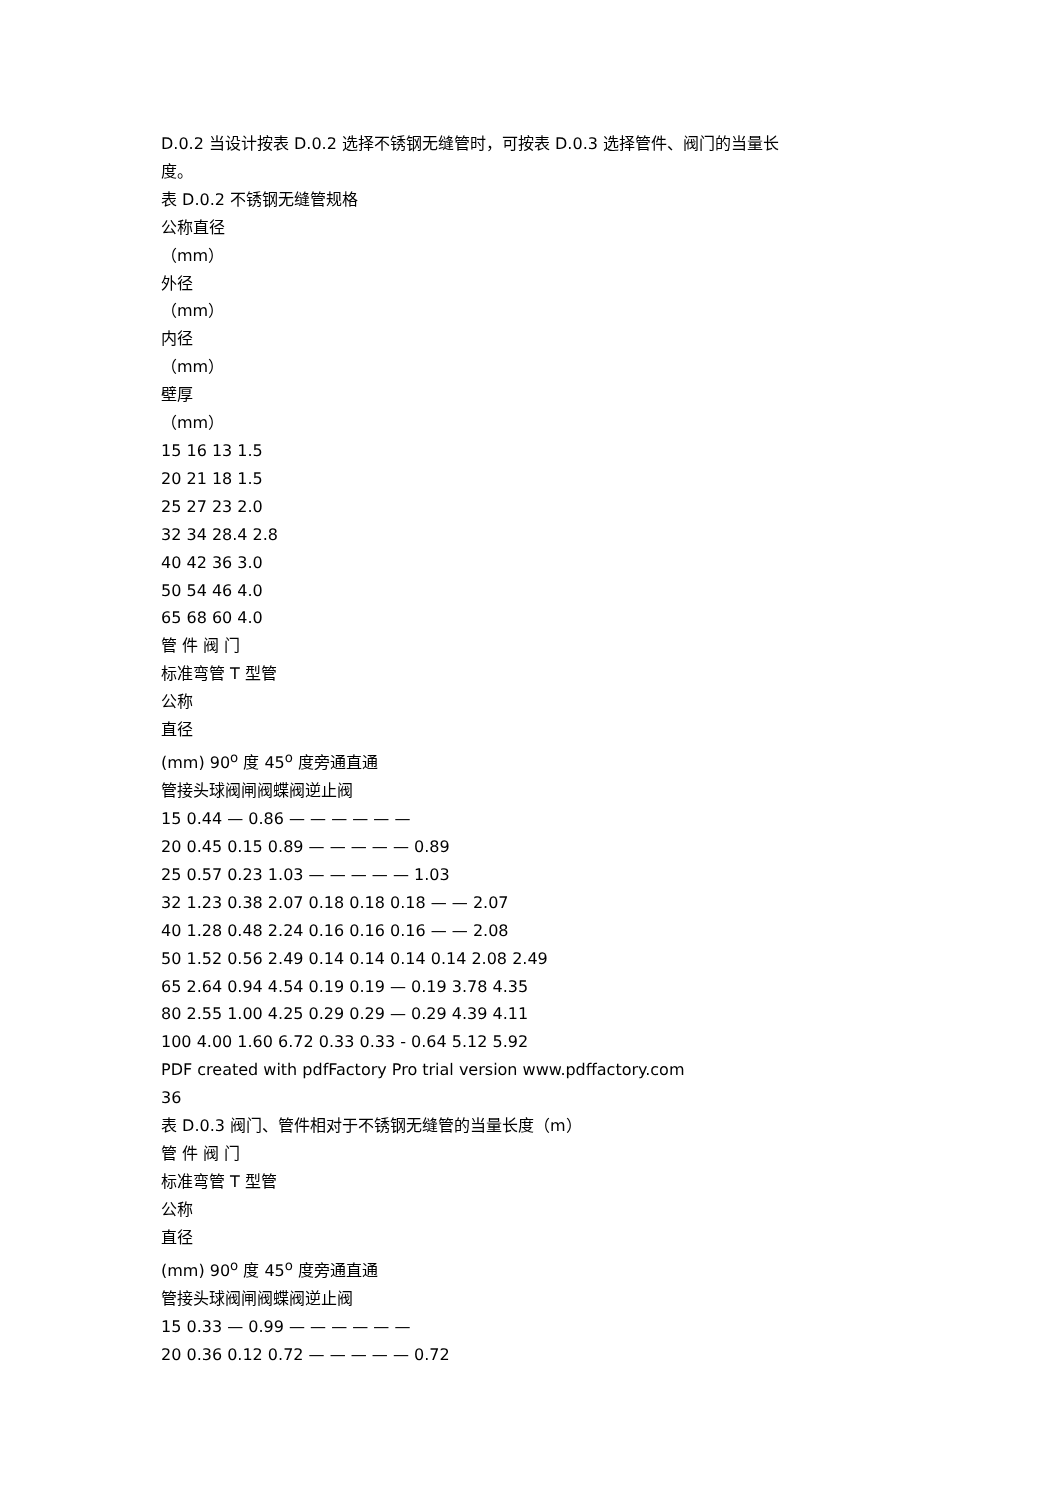D.0.2 当设计按表 D.0.2 选择不锈钢无缝管时，可按表 D.0.3 选择管件、阀门的当量长
度。
表 D.0.2 不锈钢无缝管规格
公称直径
（mm）
外径
（mm）
内径
（mm）
壁厚
（mm）
15 16 13 1.5
20 21 18 1.5
25 27 23 2.0
32 34 28.4 2.8
40 42 36 3.0
50 54 46 4.0
65 68 60 4.0
管 件 阀 门
标准弯管 T 型管
公称
直径
(mm) 90<sup>o</sup> 度 45<sup>o</sup> 度旁通直通
管接头球阀闸阀蝶阀逆止阀
15 0.44 — 0.86 — — — — — —
20 0.45 0.15 0.89 — — — — — 0.89
25 0.57 0.23 1.03 — — — — — 1.03
32 1.23 0.38 2.07 0.18 0.18 0.18 — — 2.07
40 1.28 0.48 2.24 0.16 0.16 0.16 — — 2.08
50 1.52 0.56 2.49 0.14 0.14 0.14 0.14 2.08 2.49
65 2.64 0.94 4.54 0.19 0.19 — 0.19 3.78 4.35
80 2.55 1.00 4.25 0.29 0.29 — 0.29 4.39 4.11
100 4.00 1.60 6.72 0.33 0.33 - 0.64 5.12 5.92
PDF created with pdfFactory Pro trial version www.pdffactory.com
36
表 D.0.3 阀门、管件相对于不锈钢无缝管的当量长度（m）
管 件 阀 门
标准弯管 T 型管
公称
直径
(mm) 90<sup>o</sup> 度 45<sup>o</sup> 度旁通直通
管接头球阀闸阀蝶阀逆止阀
15 0.33 — 0.99 — — — — — —
20 0.36 0.12 0.72 — — — — — 0.72